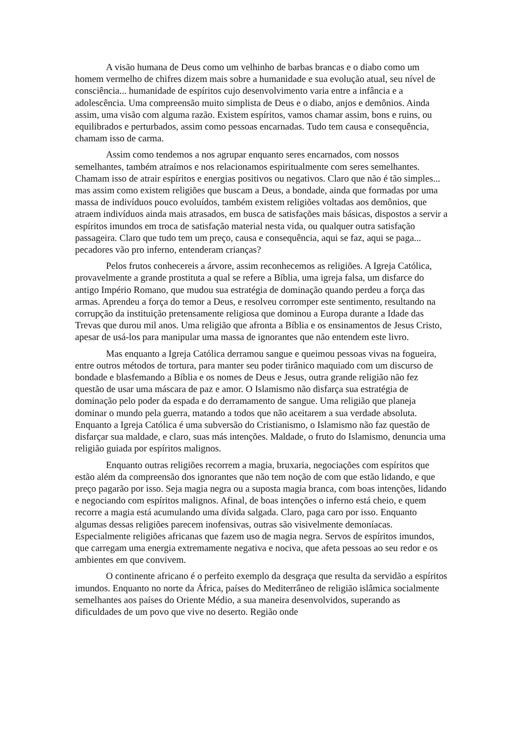A visão humana de Deus como um velhinho de barbas brancas e o diabo como um homem vermelho de chifres dizem mais sobre a humanidade e sua evolução atual, seu nível de consciência... humanidade de espíritos cujo desenvolvimento varia entre a infância e a adolescência. Uma compreensão muito simplista de Deus e o diabo, anjos e demônios. Ainda assim, uma visão com alguma razão. Existem espíritos, vamos chamar assim, bons e ruins, ou equilibrados e perturbados, assim como pessoas encarnadas. Tudo tem causa e consequência, chamam isso de carma.
Assim como tendemos a nos agrupar enquanto seres encarnados, com nossos semelhantes, também atraímos e nos relacionamos espiritualmente com seres semelhantes. Chamam isso de atrair espíritos e energias positivos ou negativos. Claro que não é tão simples... mas assim como existem religiões que buscam a Deus, a bondade, ainda que formadas por uma massa de indivíduos pouco evoluídos, também existem religiões voltadas aos demônios, que atraem indivíduos ainda mais atrasados, em busca de satisfações mais básicas, dispostos a servir a espíritos imundos em troca de satisfação material nesta vida, ou qualquer outra satisfação passageira. Claro que tudo tem um preço, causa e consequência, aqui se faz, aqui se paga... pecadores vão pro inferno, entenderam crianças?
Pelos frutos conhecereis a árvore, assim reconhecemos as religiões. A Igreja Católica, provavelmente a grande prostituta a qual se refere a Bíblia, uma igreja falsa, um disfarce do antigo Império Romano, que mudou sua estratégia de dominação quando perdeu a força das armas. Aprendeu a força do temor a Deus, e resolveu corromper este sentimento, resultando na corrupção da instituição pretensamente religiosa que dominou a Europa durante a Idade das Trevas que durou mil anos. Uma religião que afronta a Bíblia e os ensinamentos de Jesus Cristo, apesar de usá-los para manipular uma massa de ignorantes que não entendem este livro.
Mas enquanto a Igreja Católica derramou sangue e queimou pessoas vivas na fogueira, entre outros métodos de tortura, para manter seu poder tirânico maquiado com um discurso de bondade e blasfemando a Bíblia e os nomes de Deus e Jesus, outra grande religião não fez questão de usar uma máscara de paz e amor. O Islamismo não disfarça sua estratégia de dominação pelo poder da espada e do derramamento de sangue. Uma religião que planeja dominar o mundo pela guerra, matando a todos que não aceitarem a sua verdade absoluta. Enquanto a Igreja Católica é uma subversão do Cristianismo, o Islamismo não faz questão de disfarçar sua maldade, e claro, suas más intenções. Maldade, o fruto do Islamismo, denuncia uma religião guiada por espíritos malignos.
Enquanto outras religiões recorrem a magia, bruxaria, negociações com espíritos que estão além da compreensão dos ignorantes que não tem noção de com que estão lidando, e que preço pagarão por isso. Seja magia negra ou a suposta magia branca, com boas intenções, lidando e negociando com espíritos malignos. Afinal, de boas intenções o inferno está cheio, e quem recorre a magia está acumulando uma dívida salgada. Claro, paga caro por isso. Enquanto algumas dessas religiões parecem inofensivas, outras são visivelmente demoníacas. Especialmente religiões africanas que fazem uso de magia negra. Servos de espíritos imundos, que carregam uma energia extremamente negativa e nociva, que afeta pessoas ao seu redor e os ambientes em que convivem.
O continente africano é o perfeito exemplo da desgraça que resulta da servidão a espíritos imundos. Enquanto no norte da África, países do Mediterrâneo de religião islâmica socialmente semelhantes aos países do Oriente Médio, a sua maneira desenvolvidos, superando as dificuldades de um povo que vive no deserto. Região onde